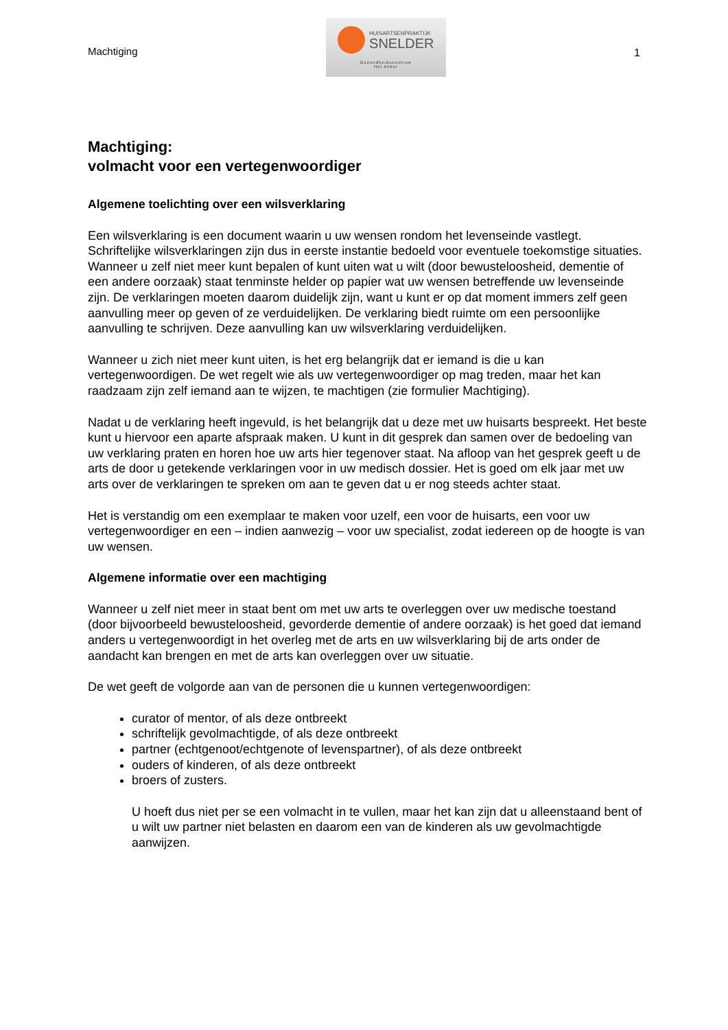Machtiging
HUISARTSENPRAKTIJK
SNELDER
Gezondheidscentrum
Het Anker
1
Machtiging:
volmacht voor een vertegenwoordiger
Algemene toelichting over een wilsverklaring
Een wilsverklaring is een document waarin u uw wensen rondom het levenseinde vastlegt. Schriftelijke wilsverklaringen zijn dus in eerste instantie bedoeld voor eventuele toekomstige situaties. Wanneer u zelf niet meer kunt bepalen of kunt uiten wat u wilt (door bewusteloosheid, dementie of een andere oorzaak) staat tenminste helder op papier wat uw wensen betreffende uw levenseinde zijn. De verklaringen moeten daarom duidelijk zijn, want u kunt er op dat moment immers zelf geen aanvulling meer op geven of ze verduidelijken. De verklaring biedt ruimte om een persoonlijke aanvulling te schrijven. Deze aanvulling kan uw wilsverklaring verduidelijken.
Wanneer u zich niet meer kunt uiten, is het erg belangrijk dat er iemand is die u kan vertegenwoordigen. De wet regelt wie als uw vertegenwoordiger op mag treden, maar het kan raadzaam zijn zelf iemand aan te wijzen, te machtigen (zie formulier Machtiging).
Nadat u de verklaring heeft ingevuld, is het belangrijk dat u deze met uw huisarts bespreekt. Het beste kunt u hiervoor een aparte afspraak maken. U kunt in dit gesprek dan samen over de bedoeling van uw verklaring praten en horen hoe uw arts hier tegenover staat. Na afloop van het gesprek geeft u de arts de door u getekende verklaringen voor in uw medisch dossier. Het is goed om elk jaar met uw arts over de verklaringen te spreken om aan te geven dat u er nog steeds achter staat.
Het is verstandig om een exemplaar te maken voor uzelf, een voor de huisarts, een voor uw vertegenwoordiger en een – indien aanwezig – voor uw specialist, zodat iedereen op de hoogte is van uw wensen.
Algemene informatie over een machtiging
Wanneer u zelf niet meer in staat bent om met uw arts te overleggen over uw medische toestand (door bijvoorbeeld bewusteloosheid, gevorderde dementie of andere oorzaak) is het goed dat iemand anders u vertegenwoordigt in het overleg met de arts en uw wilsverklaring bij de arts onder de aandacht kan brengen en met de arts kan overleggen over uw situatie.
De wet geeft de volgorde aan van de personen die u kunnen vertegenwoordigen:
curator of mentor, of als deze ontbreekt
schriftelijk gevolmachtigde, of als deze ontbreekt
partner (echtgenoot/echtgenote of levenspartner), of als deze ontbreekt
ouders of kinderen, of als deze ontbreekt
broers of zusters.
U hoeft dus niet per se een volmacht in te vullen, maar het kan zijn dat u alleenstaand bent of u wilt uw partner niet belasten en daarom een van de kinderen als uw gevolmachtigde aanwijzen.